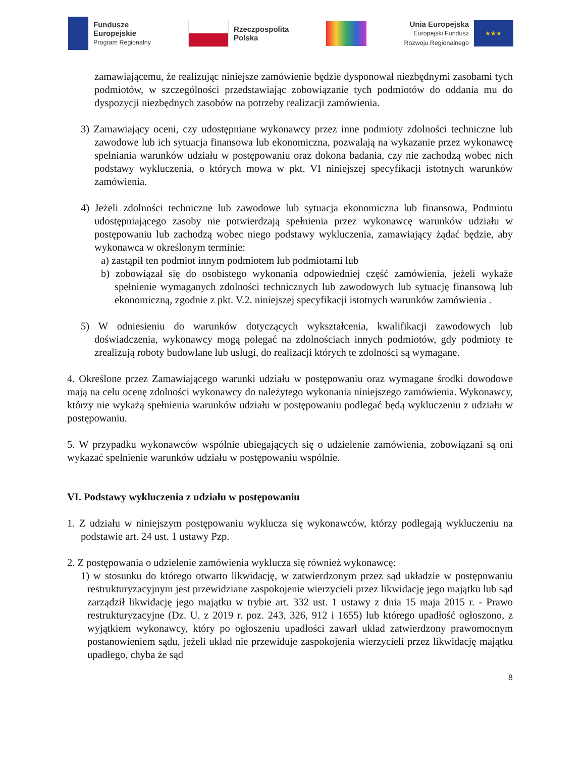Fundusze
Europejskie
Program Regionalny
Rzeczpospolita
Polska
Unia Europejska
Europejski Fundusz
Rozwoju Regionalnego
★★★
zamawiającemu, że realizując niniejsze zamówienie będzie dysponował niezbędnymi zasobami tych podmiotów, w szczególności przedstawiając zobowiązanie tych podmiotów do oddania mu do dyspozycji niezbędnych zasobów na potrzeby realizacji zamówienia.
3) Zamawiający oceni, czy udostępniane wykonawcy przez inne podmioty zdolności techniczne lub zawodowe lub ich sytuacja finansowa lub ekonomiczna, pozwalają na wykazanie przez wykonawcę spełniania warunków udziału w postępowaniu oraz dokona badania, czy nie zachodzą wobec nich podstawy wykluczenia, o których mowa w pkt. VI niniejszej specyfikacji istotnych warunków zamówienia.
4) Jeżeli zdolności techniczne lub zawodowe lub sytuacja ekonomiczna lub finansowa, Podmiotu udostępniającego zasoby nie potwierdzają spełnienia przez wykonawcę warunków udziału w postępowaniu lub zachodzą wobec niego podstawy wykluczenia, zamawiający żądać będzie, aby wykonawca w określonym terminie:
a) zastąpił ten podmiot innym podmiotem lub podmiotami lub
b) zobowiązał się do osobistego wykonania odpowiedniej część zamówienia, jeżeli wykaże spełnienie wymaganych zdolności technicznych lub zawodowych lub sytuację finansową lub ekonomiczną, zgodnie z pkt. V.2. niniejszej specyfikacji istotnych warunków zamówienia .
5) W odniesieniu do warunków dotyczących wykształcenia, kwalifikacji zawodowych lub doświadczenia, wykonawcy mogą polegać na zdolnościach innych podmiotów, gdy podmioty te zrealizują roboty budowlane lub usługi, do realizacji których te zdolności są wymagane.
4. Określone przez Zamawiającego warunki udziału w postępowaniu oraz wymagane środki dowodowe mają na celu ocenę zdolności wykonawcy do należytego wykonania niniejszego zamówienia. Wykonawcy, którzy nie wykażą spełnienia warunków udziału w postępowaniu podlegać będą wykluczeniu z udziału w postępowaniu.
5. W przypadku wykonawców wspólnie ubiegających się o udzielenie zamówienia, zobowiązani są oni wykazać spełnienie warunków udziału w postępowaniu wspólnie.
VI. Podstawy wykluczenia z udziału w postępowaniu
1. Z udziału w niniejszym postępowaniu wyklucza się wykonawców, którzy podlegają wykluczeniu na podstawie art. 24 ust. 1 ustawy Pzp.
2. Z postępowania o udzielenie zamówienia wyklucza się również wykonawcę:
1) w stosunku do którego otwarto likwidację, w zatwierdzonym przez sąd układzie w postępowaniu restrukturyzacyjnym jest przewidziane zaspokojenie wierzycieli przez likwidację jego majątku lub sąd zarządził likwidację jego majątku w trybie art. 332 ust. 1 ustawy z dnia 15 maja 2015 r. - Prawo restrukturyzacyjne (Dz. U. z 2019 r. poz. 243, 326, 912 i 1655) lub którego upadłość ogłoszono, z wyjątkiem wykonawcy, który po ogłoszeniu upadłości zawarł układ zatwierdzony prawomocnym postanowieniem sądu, jeżeli układ nie przewiduje zaspokojenia wierzycieli przez likwidację majątku upadłego, chyba że sąd
8